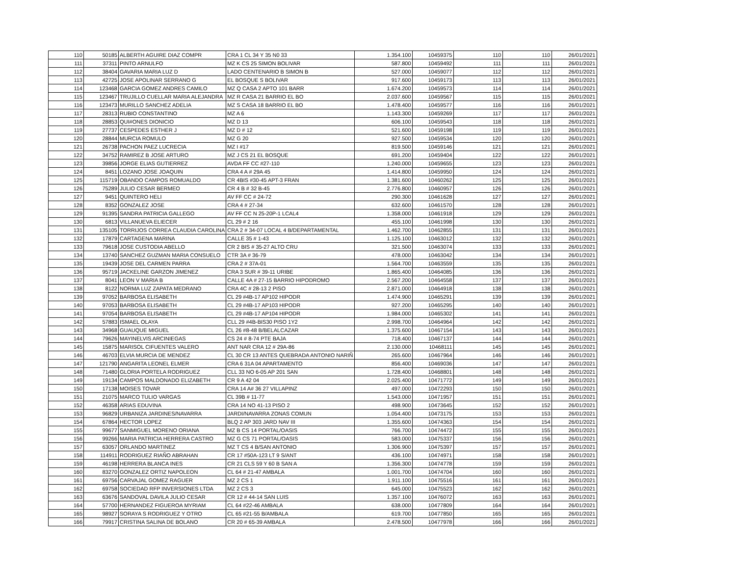| 110 | 50185 | ALBERTH AGUIRE DIAZ COMPR | CRA 1 CL 34 Y 35 N0 33 | 1.354.100 | 10459375 | 110 | 110 | 26/01/2021 |
| 111 | 37311 | PINTO ARNULFO | MZ K CS 25 SIMON BOLIVAR | 587.800 | 10459492 | 111 | 111 | 26/01/2021 |
| 112 | 38404 | GAVARIA MARIA LUZ D | LADO CENTENARIO B SIMON B | 527.000 | 10459077 | 112 | 112 | 26/01/2021 |
| 113 | 42725 | JOSE APOLINAR SERRANO G | EL BOSQUE S BOLIVAR | 917.600 | 10459173 | 113 | 113 | 26/01/2021 |
| 114 | 123468 | GARCIA GOMEZ ANDRES CAMILO | MZ Q CASA 2 APTO 101 BARR | 1.674.200 | 10459573 | 114 | 114 | 26/01/2021 |
| 115 | 123467 | TRUJILLO CUELLAR MARIA ALEJANDRA | MZ R CASA 21 BARRIO EL BO | 2.037.600 | 10459567 | 115 | 115 | 26/01/2021 |
| 116 | 123473 | MURILLO SANCHEZ ADELIA | MZ S CASA 18 BARRIO EL BO | 1.478.400 | 10459577 | 116 | 116 | 26/01/2021 |
| 117 | 28313 | RUBIO CONSTANTINO | MZ A 6 | 1.143.300 | 10459269 | 117 | 117 | 26/01/2021 |
| 118 | 28853 | QUI#ONES DIONICIO | MZ D 13 | 606.100 | 10459543 | 118 | 118 | 26/01/2021 |
| 119 | 27737 | CESPEDES ESTHER J | MZ D # 12 | 521.600 | 10459198 | 119 | 119 | 26/01/2021 |
| 120 | 28844 | MURCIA ROMULO | MZ G 20 | 927.500 | 10459534 | 120 | 120 | 26/01/2021 |
| 121 | 26738 | PACHON PAEZ LUCRECIA | MZ I #17 | 819.500 | 10459146 | 121 | 121 | 26/01/2021 |
| 122 | 34752 | RAMIREZ B JOSE ARTURO | MZ J CS 21 EL BOSQUE | 691.200 | 10459404 | 122 | 122 | 26/01/2021 |
| 123 | 39856 | JORGE ELIAS GUTIERREZ | AVDA FF CC #27-110 | 1.240.000 | 10459655 | 123 | 123 | 26/01/2021 |
| 124 | 8451 | LOZANO JOSE JOAQUIN | CRA 4 A # 29A 45 | 1.414.800 | 10459950 | 124 | 124 | 26/01/2021 |
| 125 | 115719 | OBANDO CAMPOS ROMUALDO | CR 4BIS #30-45 APT-3 FRAN | 1.381.600 | 10460262 | 125 | 125 | 26/01/2021 |
| 126 | 75289 | JULIO CESAR BERMEO | CR 4 B # 32 B-45 | 2.776.800 | 10460957 | 126 | 126 | 26/01/2021 |
| 127 | 9451 | QUINTERO HELI | AV FF CC # 24-72 | 290.300 | 10461628 | 127 | 127 | 26/01/2021 |
| 128 | 8352 | GONZALEZ JOSE | CRA 4 # 27-34 | 632.600 | 10461570 | 128 | 128 | 26/01/2021 |
| 129 | 91395 | SANDRA PATRICIA GALLEGO | AV FF CC N 25-20P-1 LCAL4 | 1.358.000 | 10461918 | 129 | 129 | 26/01/2021 |
| 130 | 6813 | VILLANUEVA ELIECER | CL 29 # 2 16 | 455.100 | 10461998 | 130 | 130 | 26/01/2021 |
| 131 | 135105 | TORRIJOS CORREA CLAUDIA CAROLINA | CRA 2 # 34-07 LOCAL 4 B/DEPARTAMENTAL | 1.462.700 | 10462855 | 131 | 131 | 26/01/2021 |
| 132 | 17879 | CARTAGENA MARINA | CALLE 35 # 1-43 | 1.125.100 | 10463012 | 132 | 132 | 26/01/2021 |
| 133 | 79618 | JOSE CUSTODIA ABELLO | CR 2 BIS # 35-27 ALTO CRU | 321.500 | 10463074 | 133 | 133 | 26/01/2021 |
| 134 | 13740 | SANCHEZ GUZMAN MARIA CONSUELO | CTR 3A # 36-79 | 478.000 | 10463042 | 134 | 134 | 26/01/2021 |
| 135 | 19439 | JOSE DEL CARMEN PARRA | CRA 2 # 37A-01 | 1.564.700 | 10463559 | 135 | 135 | 26/01/2021 |
| 136 | 95719 | JACKELINE GARZON JIMENEZ | CRA 3 SUR # 39-11 URIBE | 1.865.400 | 10464085 | 136 | 136 | 26/01/2021 |
| 137 | 8041 | LEON V MARIA B | CALLE 4A # 27-15 BARRIO HIPODROMO | 2.567.200 | 10464558 | 137 | 137 | 26/01/2021 |
| 138 | 8122 | NORMA LUZ ZAPATA MEDRANO | CRA 4C # 28-13 2 PISO | 2.871.000 | 10464918 | 138 | 138 | 26/01/2021 |
| 139 | 97052 | BARBOSA ELISABETH | CL 29 #4B-17 AP102 HIPODR | 1.474.900 | 10465291 | 139 | 139 | 26/01/2021 |
| 140 | 97053 | BARBOSA ELISABETH | CL 29 #4B-17 AP103 HIPODR | 927.200 | 10465295 | 140 | 140 | 26/01/2021 |
| 141 | 97054 | BARBOSA ELISABETH | CL 29 #4B-17 AP104 HIPODR | 1.984.000 | 10465302 | 141 | 141 | 26/01/2021 |
| 142 | 57883 | ISMAEL OLAYA | CLL 29 #4B-BIS30 PISO 1Y2 | 2.998.700 | 10464964 | 142 | 142 | 26/01/2021 |
| 143 | 34968 | GUAUQUE MIGUEL | CL 26 #8-48 B/BELALCAZAR | 1.375.600 | 10467154 | 143 | 143 | 26/01/2021 |
| 144 | 79626 | MAYINELVIS ARCINIEGAS | CS 24 # 8-74 PTE BAJA | 718.400 | 10467137 | 144 | 144 | 26/01/2021 |
| 145 | 15875 | MARISOL CIFUENTES VALERO | ANT NAR CRA 12 # 29A-86 | 2.130.000 | 10468111 | 145 | 145 | 26/01/2021 |
| 146 | 46703 | ELVIA MURCIA DE MENDEZ | CL 30 CR 13 ANTES QUEBRADA ANTONIO NARIÑ | 265.600 | 10467964 | 146 | 146 | 26/01/2021 |
| 147 | 121790 | ANGARITA LEONEL ELMER | CRA 6 31A 04 APARTAMENTO | 856.400 | 10469036 | 147 | 147 | 26/01/2021 |
| 148 | 71480 | GLORIA PORTELA RODRIGUEZ | CLL 33 NO 6-05 AP 201 SAN | 1.728.400 | 10468801 | 148 | 148 | 26/01/2021 |
| 149 | 19134 | CAMPOS MALDONADO ELIZABETH | CR 9 A 42 04 | 2.025.400 | 10471772 | 149 | 149 | 26/01/2021 |
| 150 | 17138 | MOISES TOVAR | CRA 14 A# 36 27 VILLAPINZ | 497.000 | 10472293 | 150 | 150 | 26/01/2021 |
| 151 | 21075 | MARCO TULIO VARGAS | CL 39B # 11-77 | 1.543.000 | 10471957 | 151 | 151 | 26/01/2021 |
| 152 | 46358 | ARIAS EDUVINA | CRA 14 NO 41-13 PISO 2 | 498.900 | 10473645 | 152 | 152 | 26/01/2021 |
| 153 | 96829 | URBANIZA JARDINES/NAVARRA | JARDI/NAVARRA ZONAS COMUN | 1.054.400 | 10473175 | 153 | 153 | 26/01/2021 |
| 154 | 67864 | HECTOR LOPEZ | BLQ 2 AP 303 JARD NAV III | 1.355.600 | 10474363 | 154 | 154 | 26/01/2021 |
| 155 | 99677 | SANMIGUEL MORENO ORIANA | MZ B CS 14 PORTAL/OASIS | 766.700 | 10474472 | 155 | 155 | 26/01/2021 |
| 156 | 99266 | MARIA PATRICIA HERRERA CASTRO | MZ G CS 71 PORTAL/OASIS | 583.000 | 10475337 | 156 | 156 | 26/01/2021 |
| 157 | 63057 | ORLANDO MARTINEZ | MZ T CS 4 B/SAN ANTONIO | 1.306.900 | 10475397 | 157 | 157 | 26/01/2021 |
| 158 | 114911 | RODRIGUEZ RIAÑO ABRAHAN | CR 17 #50A-123 LT 9 S/ANT | 436.100 | 10474971 | 158 | 158 | 26/01/2021 |
| 159 | 46198 | HERRERA BLANCA INES | CR 21 CLS 59 Y 60 B SAN A | 1.356.300 | 10474778 | 159 | 159 | 26/01/2021 |
| 160 | 83270 | GONZALEZ ORTIZ NAPOLEON | CL 64 # 21-47 AMBALA | 1.001.700 | 10474704 | 160 | 160 | 26/01/2021 |
| 161 | 69756 | CARVAJAL GOMEZ RAGUER | MZ 2 CS 1 | 1.911.100 | 10475516 | 161 | 161 | 26/01/2021 |
| 162 | 69758 | SOCIEDAD RFP INVERSIONES LTDA | MZ 2 CS 3 | 645.000 | 10475523 | 162 | 162 | 26/01/2021 |
| 163 | 63676 | SANDOVAL DAVILA JULIO CESAR | CR 12 # 44-14 SAN LUIS | 1.357.100 | 10476072 | 163 | 163 | 26/01/2021 |
| 164 | 57700 | HERNANDEZ FIGUEROA MYRIAM | CL 64 #22-46 AMBALA | 638.000 | 10477809 | 164 | 164 | 26/01/2021 |
| 165 | 98927 | SORAYA S RODRIGUEZ Y OTRO | CL 65 #21-55 B/AMBALA | 619.700 | 10477850 | 165 | 165 | 26/01/2021 |
| 166 | 79917 | CRISTINA SALINA DE BOLANO | CR 20 # 65-39 AMBALA | 2.478.500 | 10477978 | 166 | 166 | 26/01/2021 |